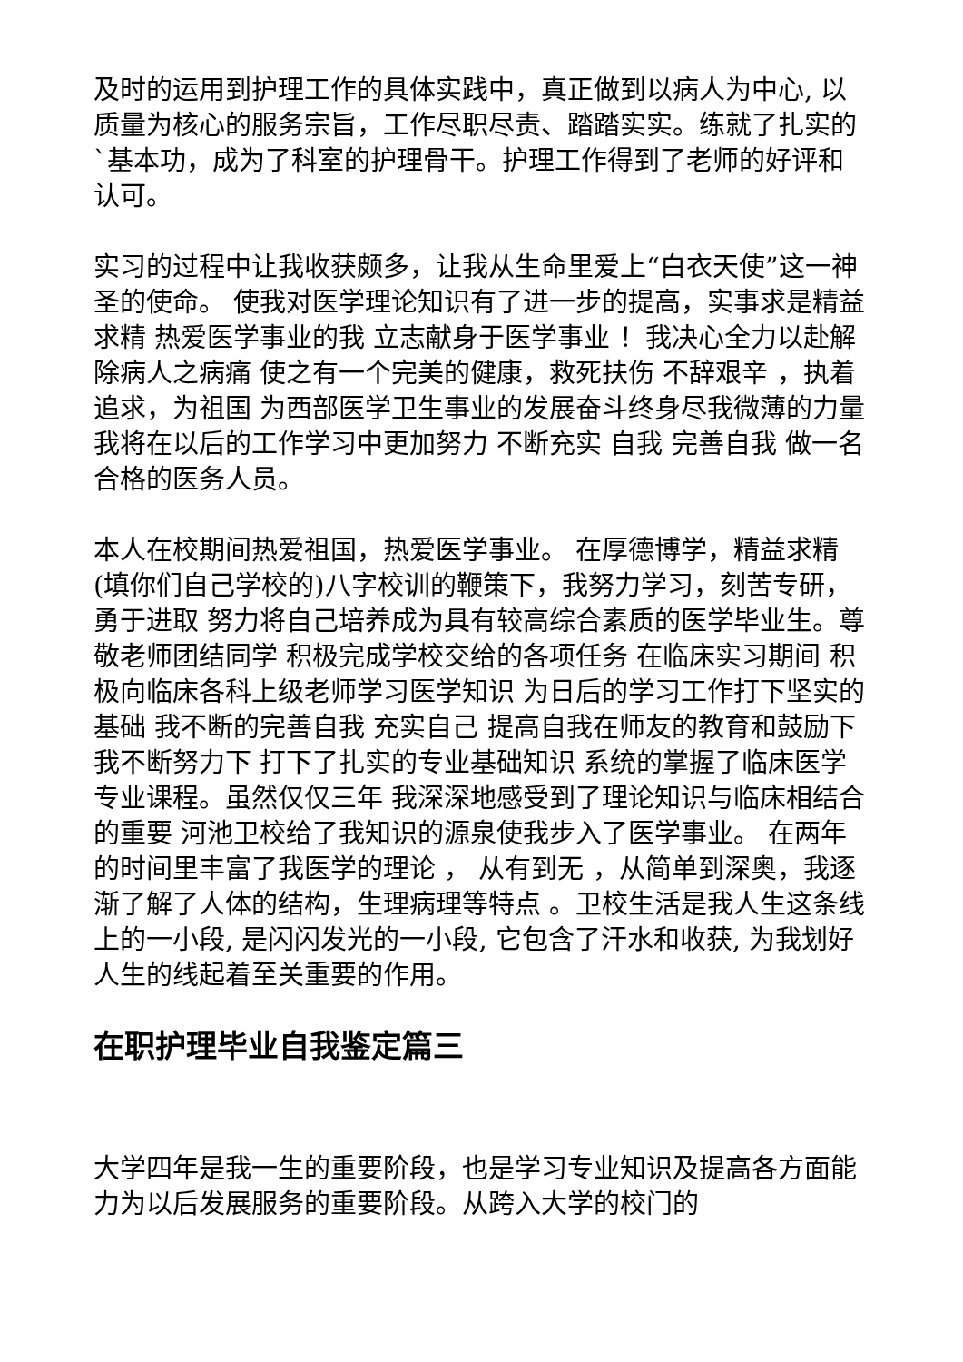及时的运用到护理工作的具体实践中，真正做到以病人为中心, 以质量为核心的服务宗旨，工作尽职尽责、踏踏实实。练就了扎实的`基本功，成为了科室的护理骨干。护理工作得到了老师的好评和认可。
实习的过程中让我收获颇多，让我从生命里爱上“白衣天使”这一神圣的使命。 使我对医学理论知识有了进一步的提高，实事求是精益求精 热爱医学事业的我 立志献身于医学事业 ！我决心全力以赴解除病人之病痛 使之有一个完美的健康，救死扶伤 不辞艰辛 ，执着追求，为祖国 为西部医学卫生事业的发展奋斗终身尽我微薄的力量 我将在以后的工作学习中更加努力 不断充实 自我 完善自我 做一名合格的医务人员。
本人在校期间热爱祖国，热爱医学事业。 在厚德博学，精益求精(填你们自己学校的)八字校训的鞭策下，我努力学习，刻苦专研，勇于进取 努力将自己培养成为具有较高综合素质的医学毕业生。尊敬老师团结同学 积极完成学校交给的各项任务 在临床实习期间 积极向临床各科上级老师学习医学知识 为日后的学习工作打下坚实的基础 我不断的完善自我 充实自己 提高自我在师友的教育和鼓励下 我不断努力下 打下了扎实的专业基础知识 系统的掌握了临床医学专业课程。虽然仅仅三年 我深深地感受到了理论知识与临床相结合的重要 河池卫校给了我知识的源泉使我步入了医学事业。 在两年的时间里丰富了我医学的理论 ， 从有到无 ，从简单到深奥，我逐渐了解了人体的结构，生理病理等特点 。卫校生活是我人生这条线上的一小段, 是闪闪发光的一小段, 它包含了汗水和收获, 为我划好人生的线起着至关重要的作用。
在职护理毕业自我鉴定篇三
大学四年是我一生的重要阶段，也是学习专业知识及提高各方面能力为以后发展服务的重要阶段。从跨入大学的校门的